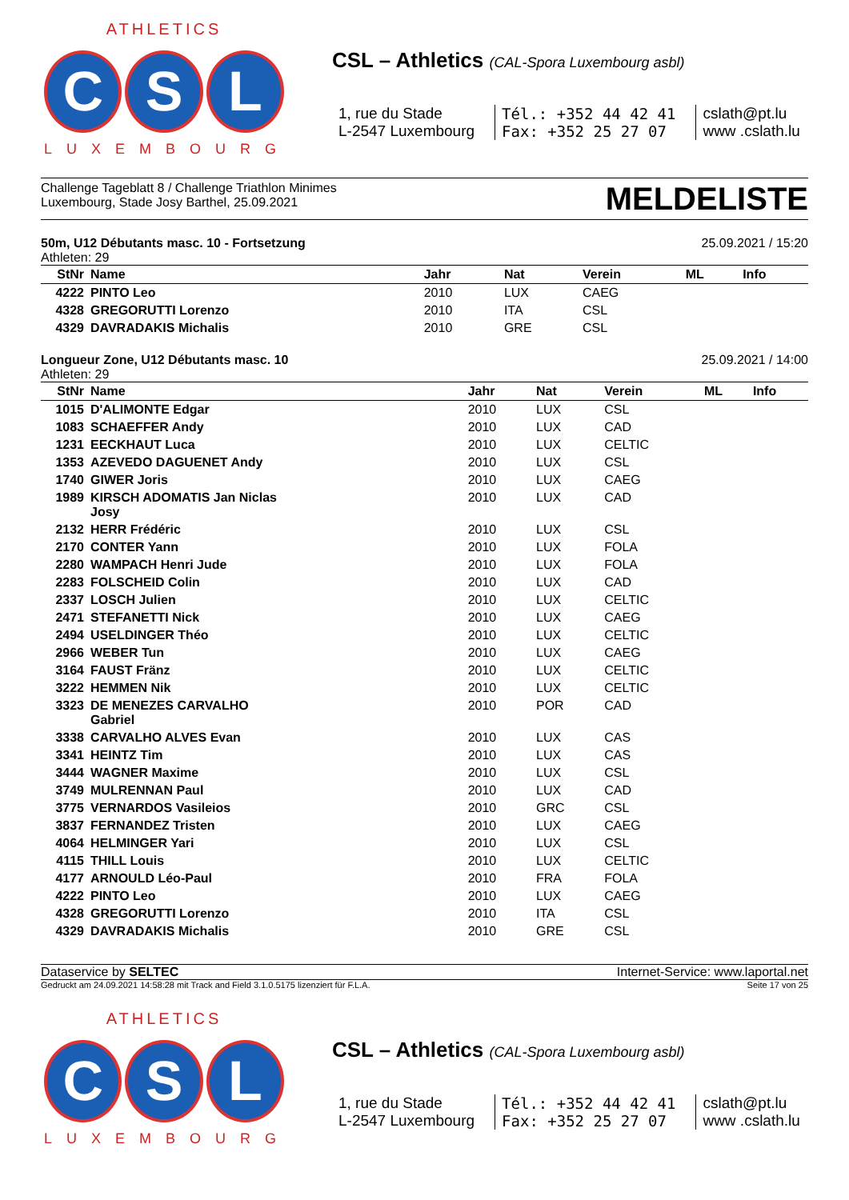ATHLETICS
C S L
LUXEMBOURG
CSL – Athletics (CAL-Spora Luxembourg asbl)
1, rue du Stade
L-2547 Luxembourg
Tél.: +352 44 42 41
Fax: +352 25 27 07
cslath@pt.lu
www .cslath.lu
Challenge Tageblatt 8 / Challenge Triathlon Minimes
Luxembourg, Stade Josy Barthel, 25.09.2021
MELDELISTE
50m, U12 Débutants masc. 10 - Fortsetzung 25.09.2021 / 15:20
Athleten: 29
| StNr | Name | Jahr | Nat | Verein | ML | Info |
| --- | --- | --- | --- | --- | --- | --- |
| 4222 | PINTO Leo | 2010 | LUX | CAEG | | |
| 4328 | GREGORUTTI Lorenzo | 2010 | ITA | CSL | | |
| 4329 | DAVRADAKIS Michalis | 2010 | GRE | CSL | | |
Longueur Zone, U12 Débutants masc. 10 25.09.2021 / 14:00
Athleten: 29
| StNr | Name | Jahr | Nat | Verein | ML | Info |
| --- | --- | --- | --- | --- | --- | --- |
| 1015 | D'ALIMONTE Edgar | 2010 | LUX | CSL | | |
| 1083 | SCHAEFFER Andy | 2010 | LUX | CAD | | |
| 1231 | EECKHAUT Luca | 2010 | LUX | CELTIC | | |
| 1353 | AZEVEDO DAGUENET Andy | 2010 | LUX | CSL | | |
| 1740 | GIWER Joris | 2010 | LUX | CAEG | | |
| 1989 | KIRSCH ADOMATIS Jan Niclas Josy | 2010 | LUX | CAD | | |
| 2132 | HERR Frédéric | 2010 | LUX | CSL | | |
| 2170 | CONTER Yann | 2010 | LUX | FOLA | | |
| 2280 | WAMPACH Henri Jude | 2010 | LUX | FOLA | | |
| 2283 | FOLSCHEID Colin | 2010 | LUX | CAD | | |
| 2337 | LOSCH Julien | 2010 | LUX | CELTIC | | |
| 2471 | STEFANETTI Nick | 2010 | LUX | CAEG | | |
| 2494 | USELDINGER Théo | 2010 | LUX | CELTIC | | |
| 2966 | WEBER Tun | 2010 | LUX | CAEG | | |
| 3164 | FAUST Fränz | 2010 | LUX | CELTIC | | |
| 3222 | HEMMEN Nik | 2010 | LUX | CELTIC | | |
| 3323 | DE MENEZES CARVALHO Gabriel | 2010 | POR | CAD | | |
| 3338 | CARVALHO ALVES Evan | 2010 | LUX | CAS | | |
| 3341 | HEINTZ Tim | 2010 | LUX | CAS | | |
| 3444 | WAGNER Maxime | 2010 | LUX | CSL | | |
| 3749 | MULRENNAN Paul | 2010 | LUX | CAD | | |
| 3775 | VERNARDOS Vasileios | 2010 | GRC | CSL | | |
| 3837 | FERNANDEZ Tristen | 2010 | LUX | CAEG | | |
| 4064 | HELMINGER Yari | 2010 | LUX | CSL | | |
| 4115 | THILL Louis | 2010 | LUX | CELTIC | | |
| 4177 | ARNOULD Léo-Paul | 2010 | FRA | FOLA | | |
| 4222 | PINTO Leo | 2010 | LUX | CAEG | | |
| 4328 | GREGORUTTI Lorenzo | 2010 | ITA | CSL | | |
| 4329 | DAVRADAKIS Michalis | 2010 | GRE | CSL | | |
Dataservice by SELTEC Internet-Service: www.laportal.net
Gedruckt am 24.09.2021 14:58:28 mit Track and Field 3.1.0.5175 lizenziert für F.L.A. Seite 17 von 25
ATHLETICS
C S L
LUXEMBOURG
CSL – Athletics (CAL-Spora Luxembourg asbl)
1, rue du Stade
L-2547 Luxembourg
Tél.: +352 44 42 41
Fax: +352 25 27 07
cslath@pt.lu
www .cslath.lu